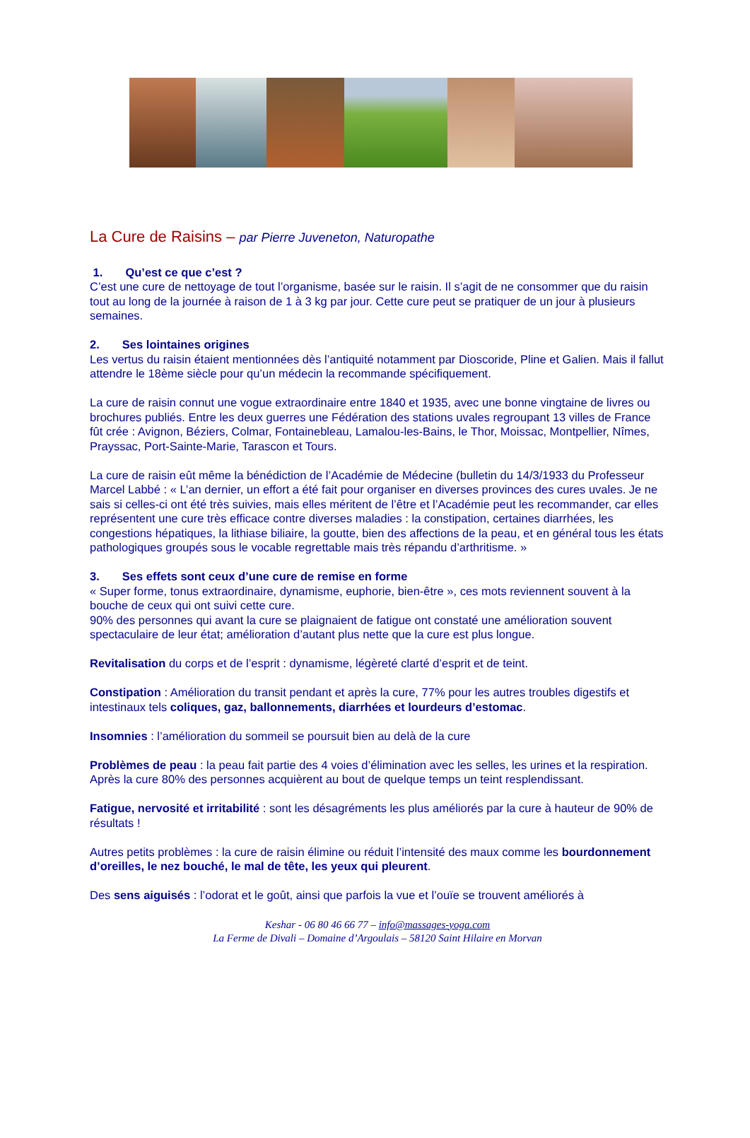La Cure de Raisins – par Pierre Juveneton, Naturopathe
1. Qu’est ce que c’est ?
C’est une cure de nettoyage de tout l’organisme, basée sur le raisin. Il s’agit de ne consommer que du raisin tout au long de la journée à raison de 1 à 3 kg par jour. Cette cure peut se pratiquer de un jour à plusieurs semaines.
2. Ses lointaines origines
Les vertus du raisin étaient mentionnées dès l’antiquité notamment par Dioscoride, Pline et Galien. Mais il fallut attendre le 18ème siècle pour qu’un médecin la recommande spécifiquement.
La cure de raisin connut une vogue extraordinaire entre 1840 et 1935, avec une bonne vingtaine de livres ou brochures publiés. Entre les deux guerres une Fédération des stations uvales regroupant 13 villes de France fût crée : Avignon, Béziers, Colmar, Fontainebleau, Lamalou-les-Bains, le Thor, Moissac, Montpellier, Nîmes, Prayssac, Port-Sainte-Marie, Tarascon et Tours.
La cure de raisin eût même la bénédiction de l’Académie de Médecine (bulletin du 14/3/1933 du Professeur Marcel Labbé : « L’an dernier, un effort a été fait pour organiser en diverses provinces des cures uvales. Je ne sais si celles-ci ont été très suivies, mais elles méritent de l’être et l’Académie peut les recommander, car elles représentent une cure très efficace contre diverses maladies : la constipation, certaines diarrhées, les congestions hépatiques, la lithiase biliaire, la goutte, bien des affections de la peau, et en général tous les états pathologiques groupés sous le vocable regrettable mais très répandu d’arthritisme. »
3. Ses effets sont ceux d’une cure de remise en forme
« Super forme, tonus extraordinaire, dynamisme, euphorie, bien-être », ces mots reviennent souvent à la bouche de ceux qui ont suivi cette cure.
90% des personnes qui avant la cure se plaignaient de fatigue ont constaté une amélioration souvent spectaculaire de leur état; amélioration d’autant plus nette que la cure est plus longue.
Revitalisation du corps et de l’esprit : dynamisme, légèreté clarté d’esprit et de teint.
Constipation : Amélioration du transit pendant et après la cure, 77% pour les autres troubles digestifs et intestinaux tels coliques, gaz, ballonnements, diarrhées et lourdeurs d’estomac.
Insomnies : l’amélioration du sommeil se poursuit bien au delà de la cure
Problèmes de peau : la peau fait partie des 4 voies d’élimination avec les selles, les urines et la respiration. Après la cure 80% des personnes acquièrent au bout de quelque temps un teint resplendissant.
Fatigue, nervosité et irritabilité : sont les désagréments les plus améliorés par la cure à hauteur de 90% de résultats !
Autres petits problèmes : la cure de raisin élimine ou réduit l’intensité des maux comme les bourdonnement d’oreilles, le nez bouché, le mal de tête, les yeux qui pleurent.
Des sens aiguisés : l’odorat et le goût, ainsi que parfois la vue et l’ouïe se trouvent améliorés à
Keshar - 06 80 46 66 77 – info@massages-yoga.com
La Ferme de Divali – Domaine d’Argoulais – 58120 Saint Hilaire en Morvan